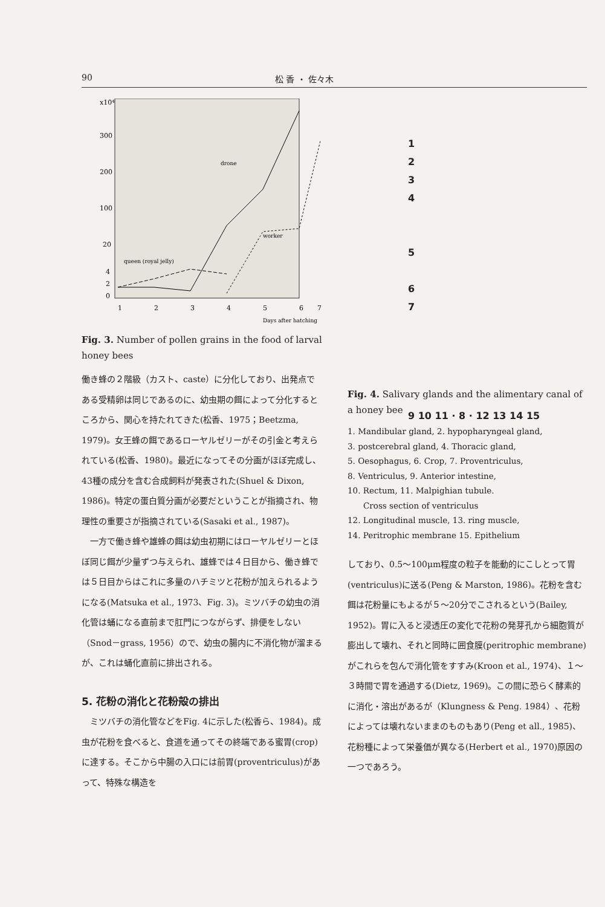90 松 香 ・ 佐々木
x10⁴
300
200
100
20
4
2
0
1
2
3
4
5
6
7
Days after hatching
drone
worker
queen (royal jelly)
Fig. 3. Number of pollen grains in the food of larval honey bees
働き蜂の２階級（カスト、caste）に分化しており、出発点である受精卵は同じであるのに、幼虫期の餌によって分化するところから、関心を持たれてきた(松香、1975；Beetzma, 1979)。女王蜂の餌であるローヤルゼリーがその引金と考えられている(松香、1980)。最近になってその分画がほぼ完成し、43種の成分を含む合成飼料が発表された(Shuel & Dixon, 1986)。特定の蛋白質分画が必要だということが指摘され、物理性の重要さが指摘されている(Sasaki et al., 1987)。
　一方で働き蜂や雄蜂の餌は幼虫初期にはローヤルゼリーとほぼ同じ餌が少量ずつ与えられ、雄蜂では４日目から、働き蜂では５日目からはこれに多量のハチミツと花粉が加えられるようになる(Matsuka et al., 1973、Fig. 3)。ミツバチの幼虫の消化管は蛹になる直前まで肛門につながらず、排便をしない（Snod－grass, 1956）ので、幼虫の腸内に不消化物が溜まるが、これは蛹化直前に排出される。
5. 花粉の消化と花粉殻の排出
　ミツバチの消化管などをFig. 4に示した(松香ら、1984)。成虫が花粉を食べると、食道を通ってその終端である蜜胃(crop)に達する。そこから中腸の入口には前胃(proventriculus)があって、特殊な構造を
1
2
3
4
5
6
7
9 10 11 · 8 · 12 13 14 15
Fig. 4. Salivary glands and the alimentary canal of a honey bee
1. Mandibular gland, 2. hypopharyngeal gland,
3. postcerebral gland, 4. Thoracic gland,
5. Oesophagus, 6. Crop, 7. Proventriculus,
8. Ventriculus, 9. Anterior intestine,
10. Rectum, 11. Malpighian tubule.
　　Cross section of ventriculus
12. Longitudinal muscle, 13. ring muscle,
14. Peritrophic membrane 15. Epithelium
しており、0.5～100μm程度の粒子を能動的にこしとって胃(ventriculus)に送る(Peng & Marston, 1986)。花粉を含む餌は花粉量にもよるが５～20分でこされるという(Bailey, 1952)。胃に入ると浸透圧の変化で花粉の発芽孔から細胞質が膨出して壊れ、それと同時に囲食膜(peritrophic membrane)がこれらを包んで消化管をすすみ(Kroon et al., 1974)、１～３時間で胃を通過する(Dietz, 1969)。この間に恐らく酵素的に消化・溶出があるが（Klungness & Peng. 1984）、花粉によっては壊れないままのものもあり(Peng et all., 1985)、花粉種によって栄養価が異なる(Herbert et al., 1970)原因の一つであろう。